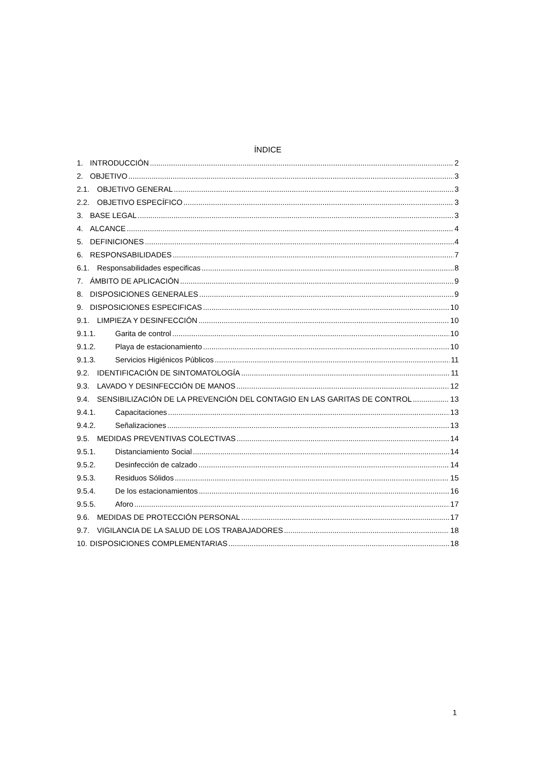ÍNDICE
1. INTRODUCCIÓN 2
2. OBJETIVO 3
2.1. OBJETIVO GENERAL 3
2.2. OBJETIVO ESPECÍFICO 3
3. BASE LEGAL 3
4. ALCANCE 4
5. DEFINICIONES 4
6. RESPONSABILIDADES 7
6.1. Responsabilidades especificas 8
7. ÁMBITO DE APLICACIÓN 9
8. DISPOSICIONES GENERALES 9
9. DISPOSICIONES ESPECIFICAS 10
9.1. LIMPIEZA Y DESINFECCIÓN 10
9.1.1. Garita de control 10
9.1.2. Playa de estacionamiento 10
9.1.3. Servicios Higiénicos Públicos 11
9.2. IDENTIFICACIÓN DE SINTOMATOLOGÍA 11
9.3. LAVADO Y DESINFECCIÓN DE MANOS 12
9.4. SENSIBILIZACIÓN DE LA PREVENCIÓN DEL CONTAGIO EN LAS GARITAS DE CONTROL 13
9.4.1. Capacitaciones 13
9.4.2. Señalizaciones 13
9.5. MEDIDAS PREVENTIVAS COLECTIVAS 14
9.5.1. Distanciamiento Social 14
9.5.2. Desinfección de calzado 14
9.5.3. Residuos Sólidos 15
9.5.4. De los estacionamientos 16
9.5.5. Aforo 17
9.6. MEDIDAS DE PROTECCIÓN PERSONAL 17
9.7. VIGILANCIA DE LA SALUD DE LOS TRABAJADORES 18
10. DISPOSICIONES COMPLEMENTARIAS 18
1